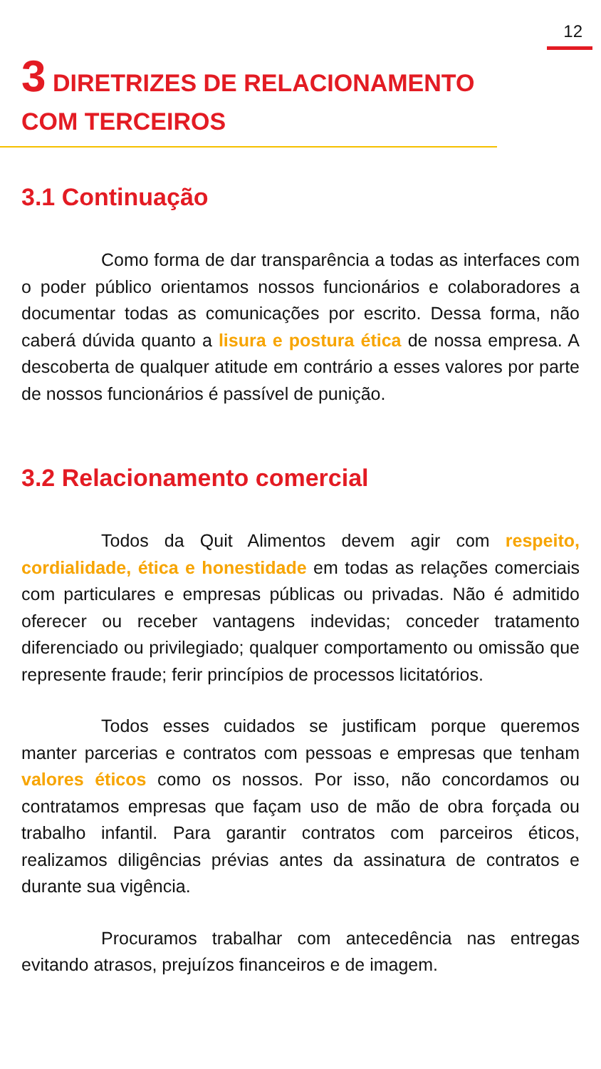12
3 DIRETRIZES DE RELACIONAMENTO COM TERCEIROS
3.1 Continuação
Como forma de dar transparência a todas as interfaces com o poder público orientamos nossos funcionários e colaboradores a documentar todas as comunicações por escrito. Dessa forma, não caberá dúvida quanto a lisura e postura ética de nossa empresa. A descoberta de qualquer atitude em contrário a esses valores por parte de nossos funcionários é passível de punição.
3.2 Relacionamento comercial
Todos da Quit Alimentos devem agir com respeito, cordialidade, ética e honestidade em todas as relações comerciais com particulares e empresas públicas ou privadas. Não é admitido oferecer ou receber vantagens indevidas; conceder tratamento diferenciado ou privilegiado; qualquer comportamento ou omissão que represente fraude; ferir princípios de processos licitatórios.
Todos esses cuidados se justificam porque queremos manter parcerias e contratos com pessoas e empresas que tenham valores éticos como os nossos. Por isso, não concordamos ou contratamos empresas que façam uso de mão de obra forçada ou trabalho infantil. Para garantir contratos com parceiros éticos, realizamos diligências prévias antes da assinatura de contratos e durante sua vigência.
Procuramos trabalhar com antecedência nas entregas evitando atrasos, prejuízos financeiros e de imagem.